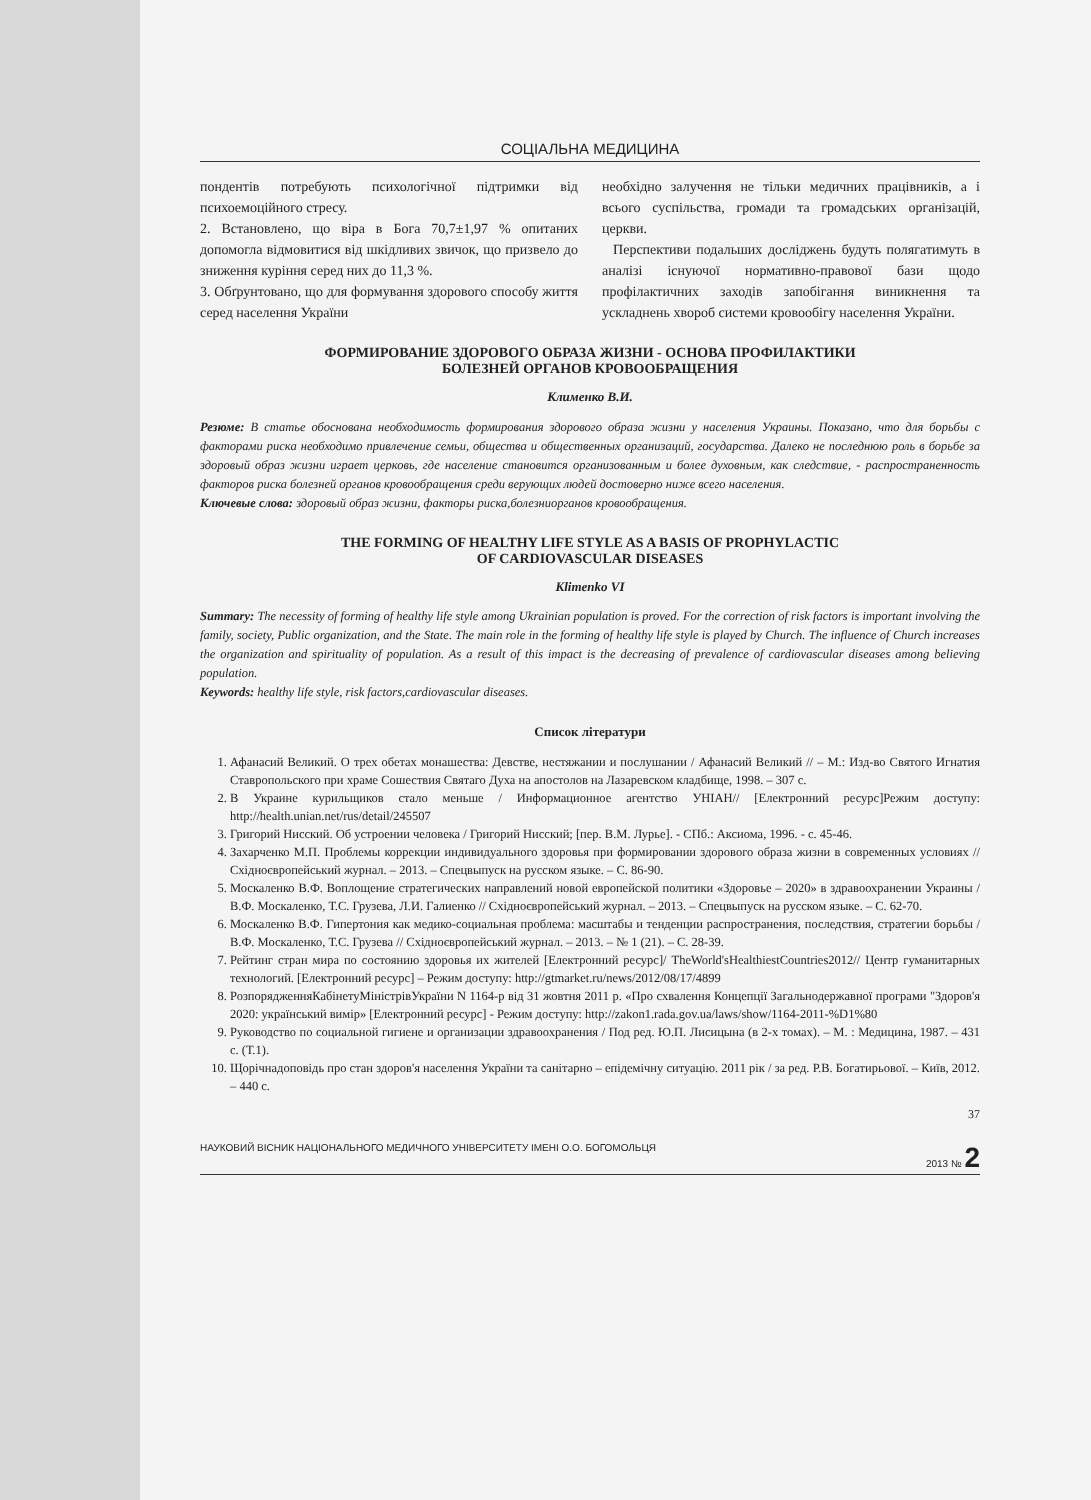СОЦІАЛЬНА МЕДИЦИНА
пондентів потребують психологічної підтримки від психоемоційного стресу.
2. Встановлено, що віра в Бога 70,7±1,97 % опитаних допомогла відмовитися від шкідливих звичок, що призвело до зниження куріння серед них до 11,3 %.
3. Обґрунтовано, що для формування здорового способу життя серед населення України
необхідно залучення не тільки медичних працівників, а і всього суспільства, громади та громадських організацій, церкви.
Перспективи подальших досліджень будуть полягатимуть в аналізі існуючої нормативно-правової бази щодо профілактичних заходів запобігання виникнення та ускладнень хвороб системи кровообігу населення України.
ФОРМИРОВАНИЕ ЗДОРОВОГО ОБРАЗА ЖИЗНИ - ОСНОВА ПРОФИЛАКТИКИ
БОЛЕЗНЕЙ ОРГАНОВ КРОВООБРАЩЕНИЯ
Клименко В.И.
Резюме: В статье обоснована необходимость формирования здорового образа жизни у населения Украины. Показано, что для борьбы с факторами риска необходимо привлечение семьи, общества и общественных организаций, государства. Далеко не последнюю роль в борьбе за здоровый образ жизни играет церковь, где население становится организованным и более духовным, как следствие, - распространенность факторов риска болезней органов кровообращения среди верующих людей достоверно ниже всего населения.
Ключевые слова: здоровый образ жизни, факторы риска,болезниорганов кровообращения.
THE FORMING OF HEALTHY LIFE STYLE AS A BASIS OF PROPHYLACTIC
OF CARDIOVASCULAR DISEASES
Klimenko VI
Summary: The necessity of forming of healthy life style among Ukrainian population is proved. For the correction of risk factors is important involving the family, society, Public organization, and the State. The main role in the forming of healthy life style is played by Church. The influence of Church increases the organization and spirituality of population. As a result of this impact is the decreasing of prevalence of cardiovascular diseases among believing population.
Keywords: healthy life style, risk factors,cardiovascular diseases.
Список літератури
1. Афанасий Великий. О трех обетах монашества: Девстве, нестяжании и послушании / Афанасий Великий // – М.: Изд-во Святого Игнатия Ставропольского при храме Сошествия Святаго Духа на апостолов на Лазаревском кладбище, 1998. – 307 с.
2. В Украине курильщиков стало меньше / Информационное агентство УНІАН// [Електронний ресурс]Режим доступу: http://health.unian.net/rus/detail/245507
3. Григорий Нисский. Об устроении человека / Григорий Нисский; [пер. В.М. Лурье]. - СПб.: Аксиома, 1996. - с. 45-46.
4. Захарченко М.П. Проблемы коррекции индивидуального здоровья при формировании здорового образа жизни в современных условиях // Східноєвропейський журнал. – 2013. – Спецвыпуск на русском языке. – С. 86-90.
5. Москаленко В.Ф. Воплощение стратегических направлений новой европейской политики «Здоровье – 2020» в здравоохранении Украины / В.Ф. Москаленко, Т.С. Грузева, Л.И. Галиенко // Східноєвропейський журнал. – 2013. – Спецвыпуск на русском языке. – С. 62-70.
6. Москаленко В.Ф. Гипертония как медико-социальная проблема: масштабы и тенденции распространения, последствия, стратегии борьбы / В.Ф. Москаленко, Т.С. Грузева // Східноєвропейський журнал. – 2013. – № 1 (21). – С. 28-39.
7. Рейтинг стран мира по состоянию здоровья их жителей [Електронний ресурс]/ TheWorld'sHealthiestCountries2012// Центр гуманитарных технологий. [Електронний ресурс] – Режим доступу: http://gtmarket.ru/news/2012/08/17/4899
8. РозпорядженняКабінетуМіністрівУкраїни N 1164-р від 31 жовтня 2011 р. «Про схвалення Концепції Загальнодержавної програми "Здоров'я 2020: український вимір» [Електронний ресурс] - Режим доступу: http://zakon1.rada.gov.ua/laws/show/1164-2011-%D1%80
9. Руководство по социальной гигиене и организации здравоохранения / Под ред. Ю.П. Лисицына (в 2-х томах). – М. : Медицина, 1987. – 431 с. (Т.1).
10. Щорічнадоповідь про стан здоров'я населення України та санітарно – епідемічну ситуацію. 2011 рік / за ред. Р.В. Богатирьової. – Київ, 2012. – 440 с.
37
НАУКОВИЙ ВІСНИК НАЦІОНАЛЬНОГО МЕДИЧНОГО УНІВЕРСИТЕТУ ІМЕНІ О.О. БОГОМОЛЬЦЯ 2013 № 2